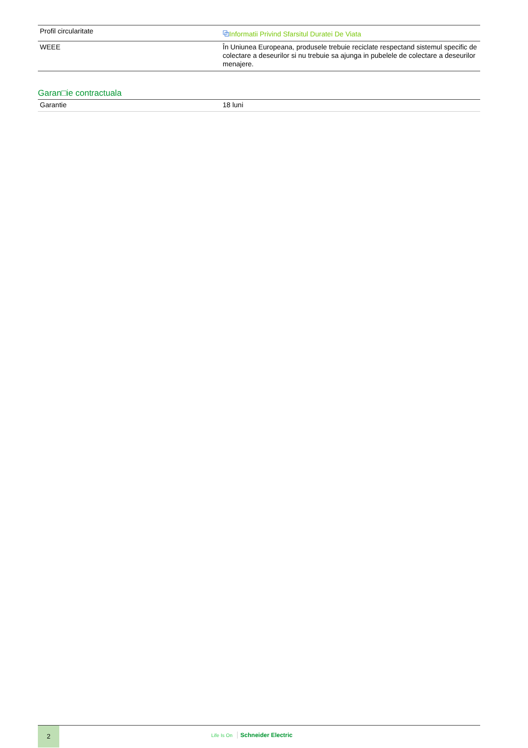| Profil circularitate | ⧉ Informatii Privind Sfarsitul Duratei De Viata |
| WEEE | În Uniunea Europeana, produsele trebuie reciclate respectand sistemul specific de colectare a deseurilor si nu trebuie sa ajunga in pubelele de colectare a deseurilor menajere. |
Garan□ie contractuala
| Garantie | 18 luni |
2
Life Is On Schneider Electric